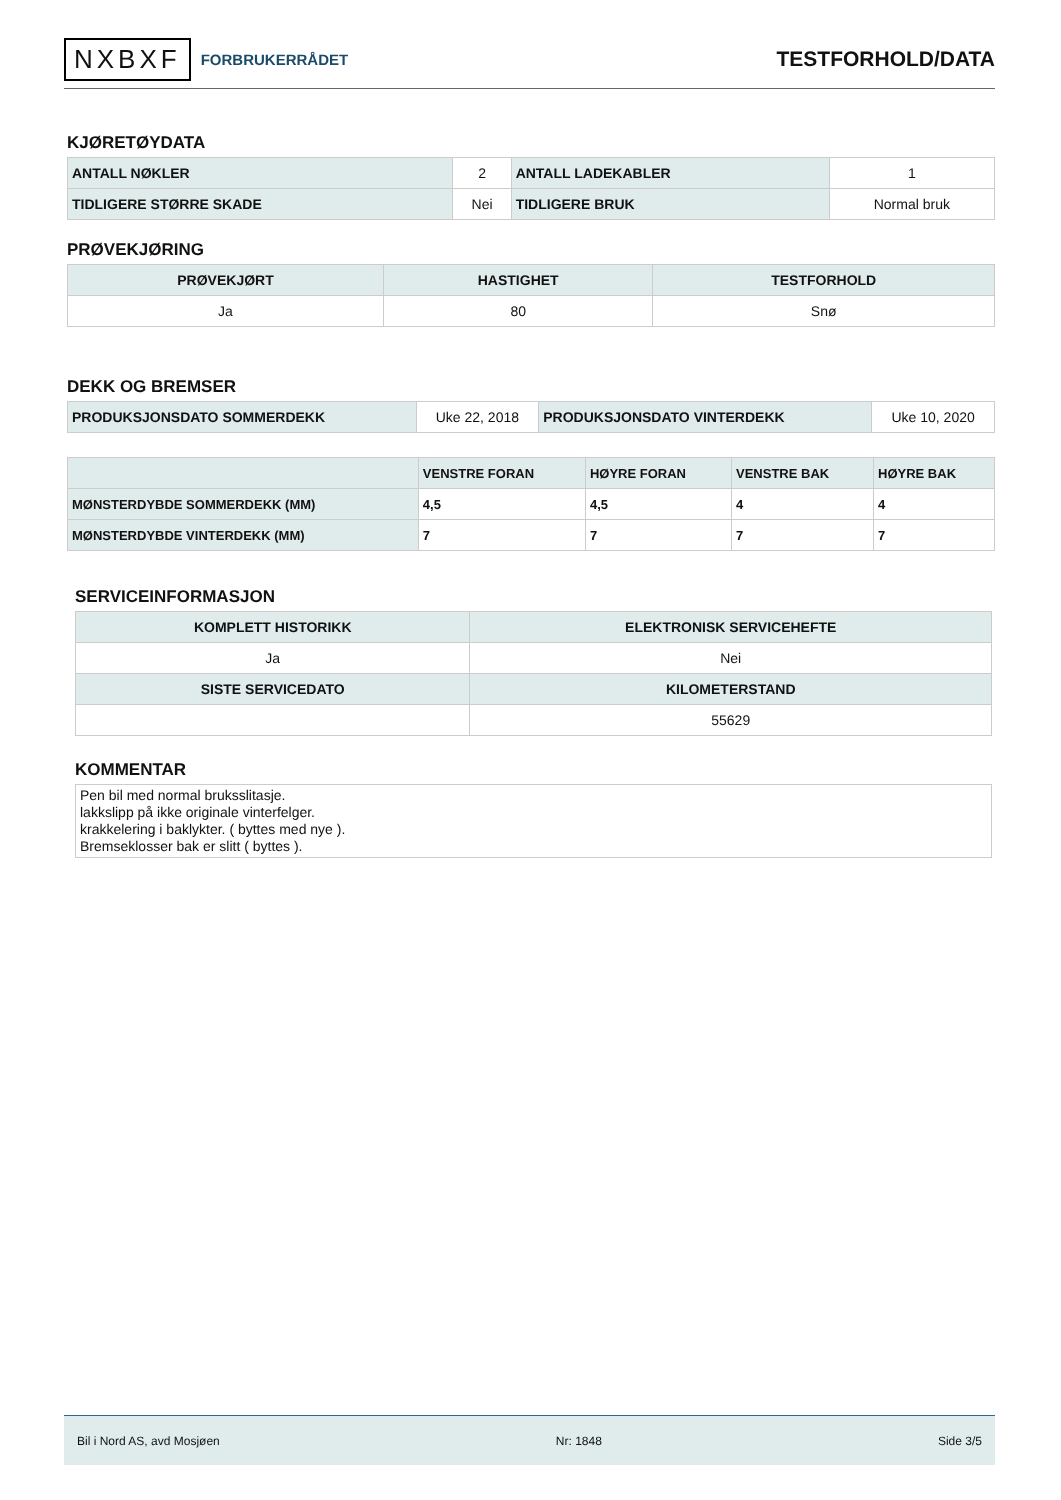NXBXF FORBRUKERRÅDET
TESTFORHOLD/DATA
KJØRETØYDATA
| ANTALL NØKLER | 2 | ANTALL LADEKABLER | 1 |
| TIDLIGERE STØRRE SKADE | Nei | TIDLIGERE BRUK | Normal bruk |
PRØVEKJØRING
| PRØVEKJØRT | HASTIGHET | TESTFORHOLD |
| --- | --- | --- |
| Ja | 80 | Snø |
DEKK OG BREMSER
| PRODUKSJONSDATO SOMMERDEKK | Uke 22, 2018 | PRODUKSJONSDATO VINTERDEKK | Uke 10, 2020 |
| | VENSTRE FORAN | HØYRE FORAN | VENSTRE BAK | HØYRE BAK |
| --- | --- | --- | --- | --- |
| MØNSTERDYBDE SOMMERDEKK (MM) | 4,5 | 4,5 | 4 | 4 |
| MØNSTERDYBDE VINTERDEKK (MM) | 7 | 7 | 7 | 7 |
SERVICEINFORMASJON
| KOMPLETT HISTORIKK | ELEKTRONISK SERVICEHEFTE |
| --- | --- |
| Ja | Nei |
| SISTE SERVICEDATO | KILOMETERSTAND |
| | 55629 |
KOMMENTAR
Pen bil med normal bruksslitasje.
lakkslipp på ikke originale vinterfelger.
krakkelering i baklykter. ( byttes med nye ).
Bremseklosser bak er slitt ( byttes ).
Bil i Nord AS, avd Mosjøen Nr: 1848 Side 3/5